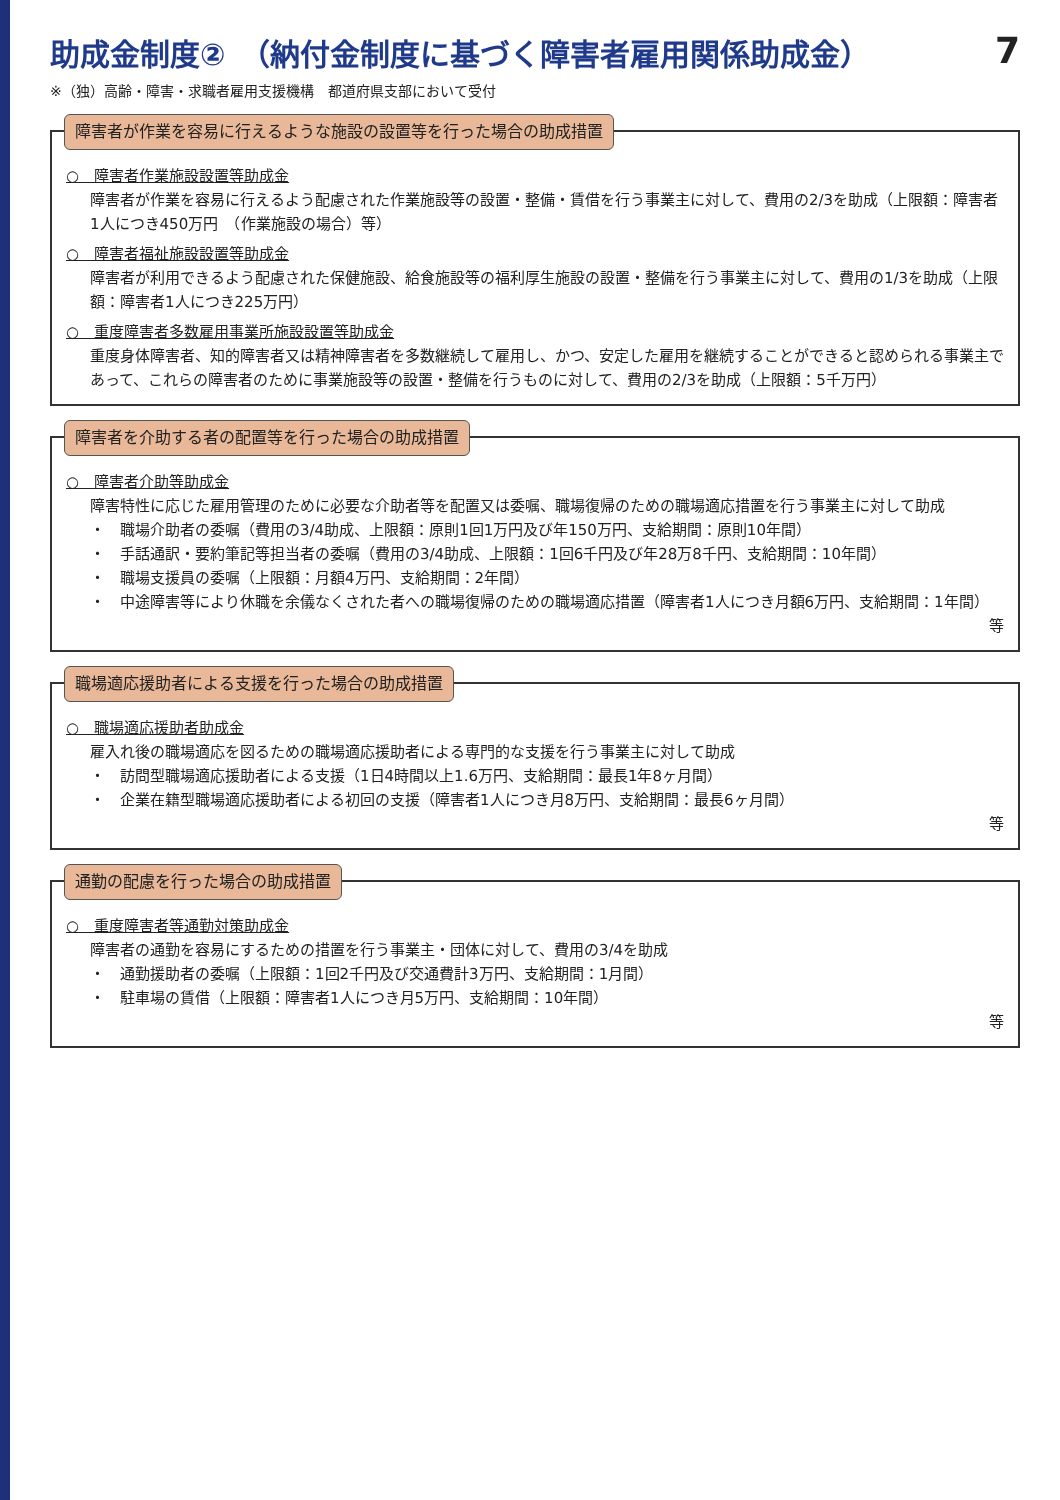助成金制度②　（納付金制度に基づく障害者雇用関係助成金）
7
※（独）高齢・障害・求職者雇用支援機構　都道府県支部において受付
障害者が作業を容易に行えるような施設の設置等を行った場合の助成措置
○　障害者作業施設設置等助成金
障害者が作業を容易に行えるよう配慮された作業施設等の設置・整備・賃借を行う事業主に対して、費用の2/3を助成（上限額：障害者1人につき450万円　（作業施設の場合）等）
○　障害者福祉施設設置等助成金
障害者が利用できるよう配慮された保健施設、給食施設等の福利厚生施設の設置・整備を行う事業主に対して、費用の1/3を助成（上限額：障害者1人につき225万円）
○　重度障害者多数雇用事業所施設設置等助成金
重度身体障害者、知的障害者又は精神障害者を多数継続して雇用し、かつ、安定した雇用を継続することができると認められる事業主であって、これらの障害者のために事業施設等の設置・整備を行うものに対して、費用の2/3を助成（上限額：5千万円）
障害者を介助する者の配置等を行った場合の助成措置
○　障害者介助等助成金
障害特性に応じた雇用管理のために必要な介助者等を配置又は委嘱、職場復帰のための職場適応措置を行う事業主に対して助成
・　職場介助者の委嘱（費用の3/4助成、上限額：原則1回1万円及び年150万円、支給期間：原則10年間）
・　手話通訳・要約筆記等担当者の委嘱（費用の3/4助成、上限額：1回6千円及び年28万8千円、支給期間：10年間）
・　職場支援員の委嘱（上限額：月額4万円、支給期間：2年間）
・　中途障害等により休職を余儀なくされた者への職場復帰のための職場適応措置（障害者1人につき月額6万円、支給期間：1年間）
等
職場適応援助者による支援を行った場合の助成措置
○　職場適応援助者助成金
雇入れ後の職場適応を図るための職場適応援助者による専門的な支援を行う事業主に対して助成
・　訪問型職場適応援助者による支援（1日4時間以上1.6万円、支給期間：最長1年8ヶ月間）
・　企業在籍型職場適応援助者による初回の支援（障害者1人につき月8万円、支給期間：最長6ヶ月間）
等
通勤の配慮を行った場合の助成措置
○　重度障害者等通勤対策助成金
障害者の通勤を容易にするための措置を行う事業主・団体に対して、費用の3/4を助成
・　通勤援助者の委嘱（上限額：1回2千円及び交通費計3万円、支給期間：1月間）
・　駐車場の賃借（上限額：障害者1人につき月5万円、支給期間：10年間）
等